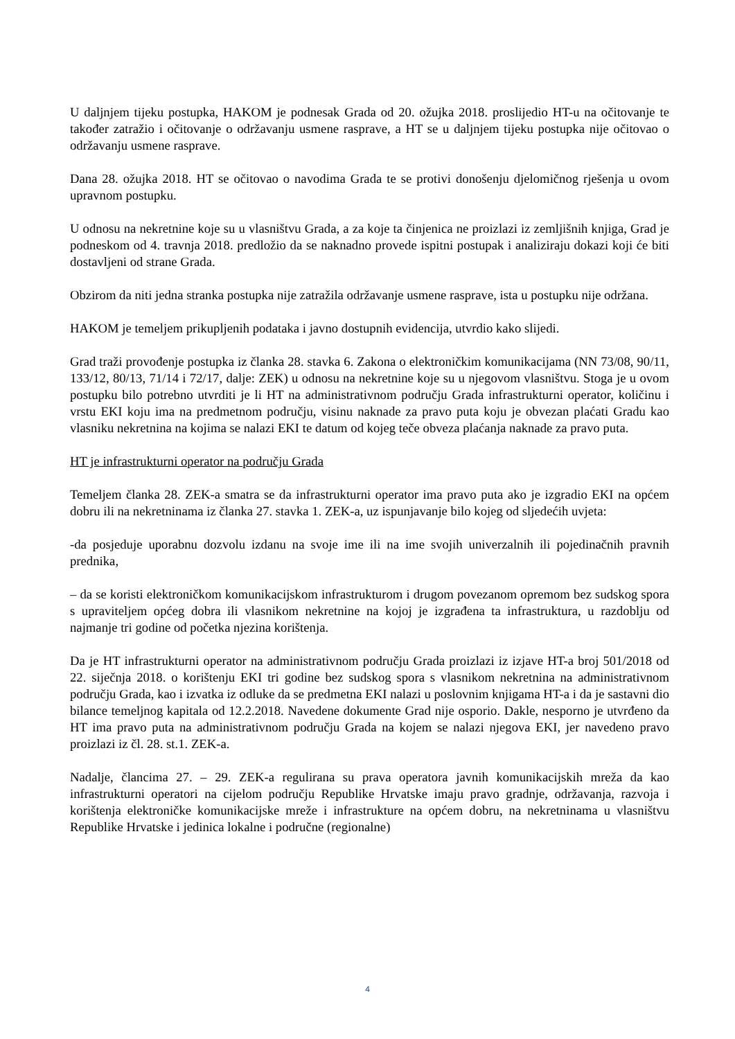U daljnjem tijeku postupka, HAKOM je podnesak Grada od 20. ožujka 2018. proslijedio HT-u na očitovanje te također zatražio i očitovanje o održavanju usmene rasprave, a HT se u daljnjem tijeku postupka nije očitovao o održavanju usmene rasprave.
Dana 28. ožujka 2018. HT se očitovao o navodima Grada te se protivi donošenju djelomičnog rješenja u ovom upravnom postupku.
U odnosu na nekretnine koje su u vlasništvu Grada, a za koje ta činjenica ne proizlazi iz zemljišnih knjiga, Grad je podneskom od 4. travnja 2018. predložio da se naknadno provede ispitni postupak i analiziraju dokazi koji će biti dostavljeni od strane Grada.
Obzirom da niti jedna stranka postupka nije zatražila održavanje usmene rasprave, ista u postupku nije održana.
HAKOM je temeljem prikupljenih podataka i javno dostupnih evidencija, utvrdio kako slijedi.
Grad traži provođenje postupka iz članka 28. stavka 6. Zakona o elektroničkim komunikacijama (NN 73/08, 90/11, 133/12, 80/13, 71/14 i 72/17, dalje: ZEK) u odnosu na nekretnine koje su u njegovom vlasništvu. Stoga je u ovom postupku bilo potrebno utvrditi je li HT na administrativnom području Grada infrastrukturni operator, količinu i vrstu EKI koju ima na predmetnom području, visinu naknade za pravo puta koju je obvezan plaćati Gradu kao vlasniku nekretnina na kojima se nalazi EKI te datum od kojeg teče obveza plaćanja naknade za pravo puta.
HT je infrastrukturni operator na području Grada
Temeljem članka 28. ZEK-a smatra se da infrastrukturni operator ima pravo puta ako je izgradio EKI na općem dobru ili na nekretninama iz članka 27. stavka 1. ZEK-a, uz ispunjavanje bilo kojeg od sljedećih uvjeta:
-da posjeduje uporabnu dozvolu izdanu na svoje ime ili na ime svojih univerzalnih ili pojedinačnih pravnih prednika,
– da se koristi elektroničkom komunikacijskom infrastrukturom i drugom povezanom opremom bez sudskog spora s upraviteljem općeg dobra ili vlasnikom nekretnine na kojoj je izgrađena ta infrastruktura, u razdoblju od najmanje tri godine od početka njezina korištenja.
Da je HT infrastrukturni operator na administrativnom području Grada proizlazi iz izjave HT-a broj 501/2018 od 22. siječnja 2018. o korištenju EKI tri godine bez sudskog spora s vlasnikom nekretnina na administrativnom području Grada, kao i izvatka iz odluke da se predmetna EKI nalazi u poslovnim knjigama HT-a i da je sastavni dio bilance temeljnog kapitala od 12.2.2018. Navedene dokumente Grad nije osporio. Dakle, nesporno je utvrđeno da HT ima pravo puta na administrativnom području Grada na kojem se nalazi njegova EKI, jer navedeno pravo proizlazi iz čl. 28. st.1. ZEK-a.
Nadalje, člancima 27. – 29. ZEK-a regulirana su prava operatora javnih komunikacijskih mreža da kao infrastrukturni operatori na cijelom području Republike Hrvatske imaju pravo gradnje, održavanja, razvoja i korištenja elektroničke komunikacijske mreže i infrastrukture na općem dobru, na nekretninama u vlasništvu Republike Hrvatske i jedinica lokalne i područne (regionalne)
4